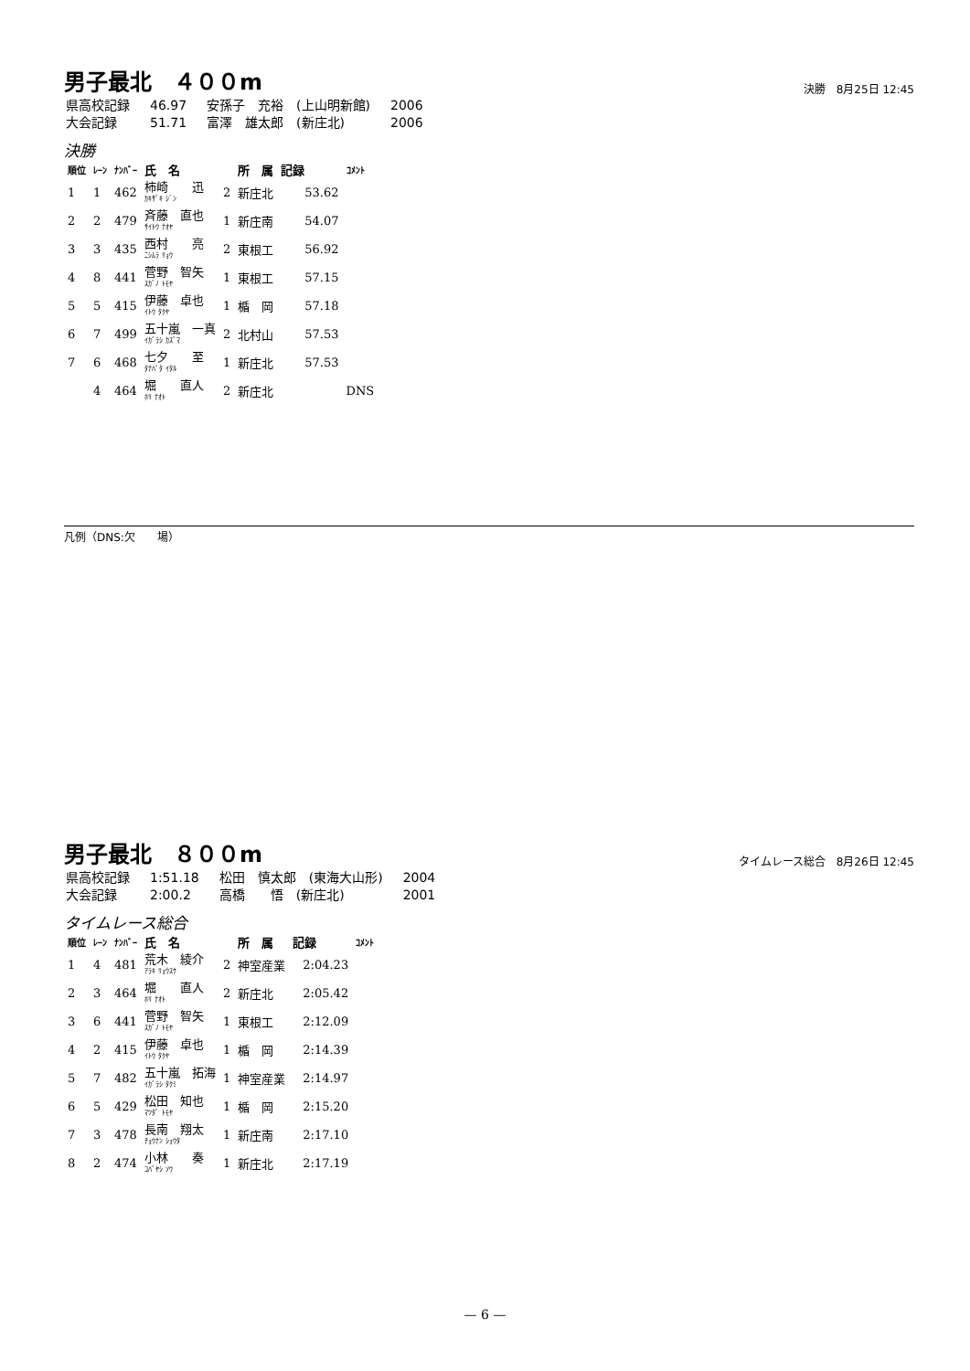男子最北　４００m
決勝　8月25日 12:45
| 県高校記録 | 46.97 | 安孫子 充裕 (上山明新館) | 2006 |
| 大会記録 | 51.71 | 富澤 雄太郎 (新庄北) | 2006 |
決勝
| 順位 | ﾚｰﾝ | ﾅﾝﾊﾞｰ | 氏 名 | | 所 属 | 記録 | ｺﾒﾝﾄ |
| --- | --- | --- | --- | --- | --- | --- | --- |
| 1 | 1 | 462 | 柿崎 迅 ｶｷｻﾞｷ ｼﾞﾝ | 2 | 新庄北 | 53.62 | |
| 2 | 2 | 479 | 斉藤 直也 ｻｲﾄｳ ﾅｵﾔ | 1 | 新庄南 | 54.07 | |
| 3 | 3 | 435 | 西村 亮 ﾆｼﾑﾗ ﾘｮｳ | 2 | 東根工 | 56.92 | |
| 4 | 8 | 441 | 菅野 智矢 ｽｶﾞﾉ ﾄﾓﾔ | 1 | 東根工 | 57.15 | |
| 5 | 5 | 415 | 伊藤 卓也 ｲﾄｳ ﾀｸﾔ | 1 | 楯 岡 | 57.18 | |
| 6 | 7 | 499 | 五十嵐 一真 ｲｶﾞﾗｼ ｶｽﾞﾏ | 2 | 北村山 | 57.53 | |
| 7 | 6 | 468 | 七夕 至 ﾀﾅﾊﾞﾀ ｲﾀﾙ | 1 | 新庄北 | 57.53 | |
| | 4 | 464 | 堀 直人 ﾎﾘ ﾅｵﾄ | 2 | 新庄北 | | DNS |
凡例（DNS:欠　　場）
男子最北　８００m
タイムレース総合　8月26日 12:45
| 県高校記録 | 1:51.18 | 松田 慎太郎 (東海大山形) | 2004 |
| 大会記録 | 2:00.2 | 高橋 悟 (新庄北) | 2001 |
タイムレース総合
| 順位 | ﾚｰﾝ | ﾅﾝﾊﾞｰ | 氏 名 | | 所 属 | 記録 | ｺﾒﾝﾄ |
| --- | --- | --- | --- | --- | --- | --- | --- |
| 1 | 4 | 481 | 荒木 綾介 ｱﾗｷ ﾘｮｳｽｹ | 2 | 神室産業 | 2:04.23 | |
| 2 | 3 | 464 | 堀 直人 ﾎﾘ ﾅｵﾄ | 2 | 新庄北 | 2:05.42 | |
| 3 | 6 | 441 | 菅野 智矢 ｽｶﾞﾉ ﾄﾓﾔ | 1 | 東根工 | 2:12.09 | |
| 4 | 2 | 415 | 伊藤 卓也 ｲﾄｳ ﾀｸﾔ | 1 | 楯 岡 | 2:14.39 | |
| 5 | 7 | 482 | 五十嵐 拓海 ｲｶﾞﾗｼ ﾀｸﾐ | 1 | 神室産業 | 2:14.97 | |
| 6 | 5 | 429 | 松田 知也 ﾏﾂﾀﾞ ﾄﾓﾔ | 1 | 楯 岡 | 2:15.20 | |
| 7 | 3 | 478 | 長南 翔太 ﾁｮｳﾅﾝ ｼｮｳﾀ | 1 | 新庄南 | 2:17.10 | |
| 8 | 2 | 474 | 小林 奏 ｺﾊﾞﾔｼ ｿｳ | 1 | 新庄北 | 2:17.19 | |
— 6 —